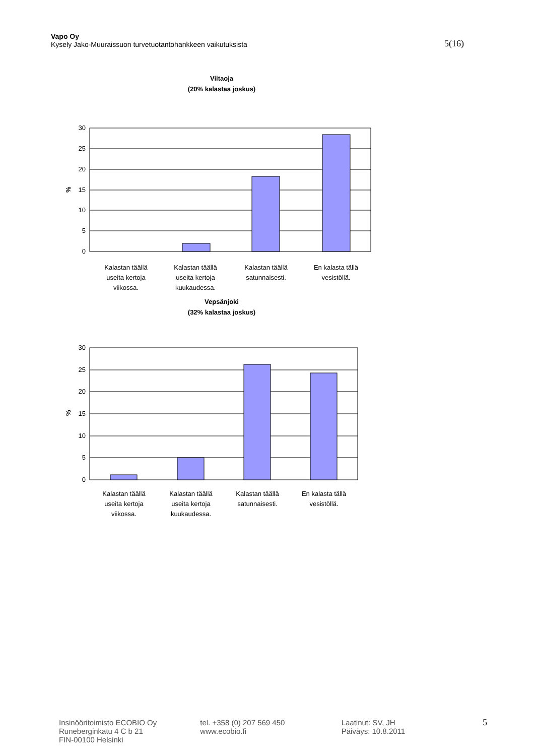Vapo Oy
Kysely Jako-Muuraissuon turvetuotantohankkeen vaikutuksista 5(16)
Viitaoja
(20% kalastaa joskus)
0
5
10
15
20
25
30
%
Kalastan täällä
useita kertoja
viikossa.
Kalastan täällä
useita kertoja
kuukaudessa.
Kalastan täällä
satunnaisesti.
En kalasta tällä
vesistöllä.
Vepsänjoki
(32% kalastaa joskus)
0
5
10
15
20
25
30
%
Kalastan täällä
useita kertoja
viikossa.
Kalastan täällä
useita kertoja
kuukaudessa.
Kalastan täällä
satunnaisesti.
En kalasta tällä
vesistöllä.
Insinööritoimisto ECOBIO Oy
Runeberginkatu 4 C b 21
FIN-00100 Helsinki
tel. +358 (0) 207 569 450
www.ecobio.fi
Laatinut: SV, JH
Päiväys: 10.8.2011
5